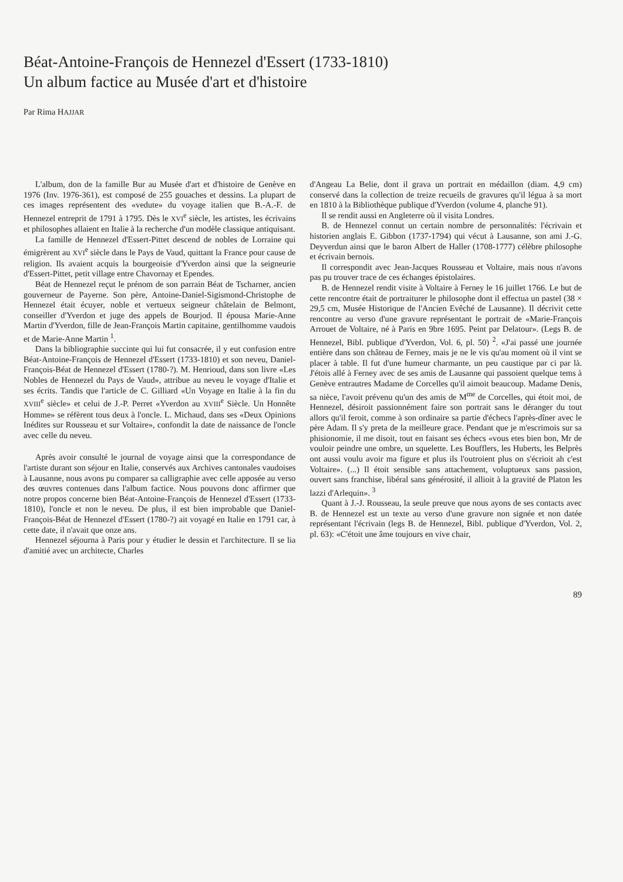Béat-Antoine-François de Hennezel d'Essert (1733-1810)
Un album factice au Musée d'art et d'histoire
Par Rima HAJJAR
L'album, don de la famille Bur au Musée d'art et d'histoire de Genève en 1976 (Inv. 1976-361), est composé de 255 gouaches et dessins. La plupart de ces images représentent des «vedute» du voyage italien que B.-A.-F. de Hennezel entreprit de 1791 à 1795. Dès le XVI<sup>e</sup> siècle, les artistes, les écrivains et philosophes allaient en Italie à la recherche d'un modèle classique antiquisant.
La famille de Hennezel d'Essert-Pittet descend de nobles de Lorraine qui émigrèrent au XVI<sup>e</sup> siècle dans le Pays de Vaud, quittant la France pour cause de religion. Ils avaient acquis la bourgeoisie d'Yverdon ainsi que la seigneurie d'Essert-Pittet, petit village entre Chavornay et Ependes.
Béat de Hennezel reçut le prénom de son parrain Béat de Tscharner, ancien gouverneur de Payerne. Son père, Antoine-Daniel-Sigismond-Christophe de Hennezel était écuyer, noble et vertueux seigneur châtelain de Belmont, conseiller d'Yverdon et juge des appels de Bourjod. Il épousa Marie-Anne Martin d'Yverdon, fille de Jean-François Martin capitaine, gentilhomme vaudois et de Marie-Anne Martin <sup>1</sup>.
Dans la bibliographie succinte qui lui fut consacrée, il y eut confusion entre Béat-Antoine-François de Hennezel d'Essert (1733-1810) et son neveu, Daniel-François-Béat de Hennezel d'Essert (1780-?). M. Henrioud, dans son livre «Les Nobles de Hennezel du Pays de Vaud», attribue au neveu le voyage d'Italie et ses écrits. Tandis que l'article de C. Gilliard «Un Voyage en Italie à la fin du XVIII<sup>e</sup> siècle» et celui de J.-P. Perret «Yverdon au XVIII<sup>e</sup> Siècle. Un Honnête Homme» se réfèrent tous deux à l'oncle. L. Michaud, dans ses «Deux Opinions Inédites sur Rousseau et sur Voltaire», confondit la date de naissance de l'oncle avec celle du neveu.
Après avoir consulté le journal de voyage ainsi que la correspondance de l'artiste durant son séjour en Italie, conservés aux Archives cantonales vaudoises à Lausanne, nous avons pu comparer sa calligraphie avec celle apposée au verso des œuvres contenues dans l'album factice. Nous pouvons donc affirmer que notre propos concerne bien Béat-Antoine-François de Hennezel d'Essert (1733-1810), l'oncle et non le neveu. De plus, il est bien improbable que Daniel-François-Béat de Hennezel d'Essert (1780-?) ait voyagé en Italie en 1791 car, à cette date, il n'avait que onze ans.
Hennezel séjourna à Paris pour y étudier le dessin et l'architecture. Il se lia d'amitié avec un architecte, Charles
d'Angeau La Belie, dont il grava un portrait en médaillon (diam. 4,9 cm) conservé dans la collection de treize recueils de gravures qu'il légua à sa mort en 1810 à la Bibliothèque publique d'Yverdon (volume 4, planche 91).
Il se rendit aussi en Angleterre où il visita Londres.
B. de Hennezel connut un certain nombre de personnalités: l'écrivain et historien anglais E. Gibbon (1737-1794) qui vécut à Lausanne, son ami J.-G. Deyverdun ainsi que le baron Albert de Haller (1708-1777) célèbre philosophe et écrivain bernois.
Il correspondit avec Jean-Jacques Rousseau et Voltaire, mais nous n'avons pas pu trouver trace de ces échanges épistolaires.
B. de Hennezel rendit visite à Voltaire à Ferney le 16 juillet 1766. Le but de cette rencontre était de portraiturer le philosophe dont il effectua un pastel (38 × 29,5 cm, Musée Historique de l'Ancien Evêché de Lausanne). Il décrivit cette rencontre au verso d'une gravure représentant le portrait de «Marie-François Arrouet de Voltaire, né à Paris en 9bre 1695. Peint par Delatour». (Legs B. de Hennezel, Bibl. publique d'Yverdon, Vol. 6, pl. 50) <sup>2</sup>. «J'ai passé une journée entière dans son château de Ferney, mais je ne le vis qu'au moment où il vint se placer à table. Il fut d'une humeur charmante, un peu caustique par ci par là. J'étois allé à Ferney avec de ses amis de Lausanne qui passoient quelque tems à Genève entrautres Madame de Corcelles qu'il aimoit beaucoup. Madame Denis, sa nièce, l'avoit prévenu qu'un des amis de M<sup>me</sup> de Corcelles, qui étoit moi, de Hennezel, désiroit passionnément faire son portrait sans le déranger du tout allors qu'il feroit, comme à son ordinaire sa partie d'échecs l'après-dîner avec le père Adam. Il s'y preta de la meilleure grace. Pendant que je m'escrimois sur sa phisionomie, il me disoit, tout en faisant ses échecs «vous etes bien bon, Mr de vouloir peindre une ombre, un squelette. Les Boufflers, les Huberts, les Belprès ont aussi voulu avoir ma figure et plus ils l'outroient plus on s'écrioit ah c'est Voltaire». (...) Il étoit sensible sans attachement, voluptueux sans passion, ouvert sans franchise, libéral sans générosité, il allioit à la gravité de Platon les lazzi d'Arlequin». <sup>3</sup>
Quant à J.-J. Rousseau, la seule preuve que nous ayons de ses contacts avec B. de Hennezel est un texte au verso d'une gravure non signée et non datée représentant l'écrivain (legs B. de Hennezel, Bibl. publique d'Yverdon, Vol. 2, pl. 63): «C'étoit une âme toujours en vive chair,
89